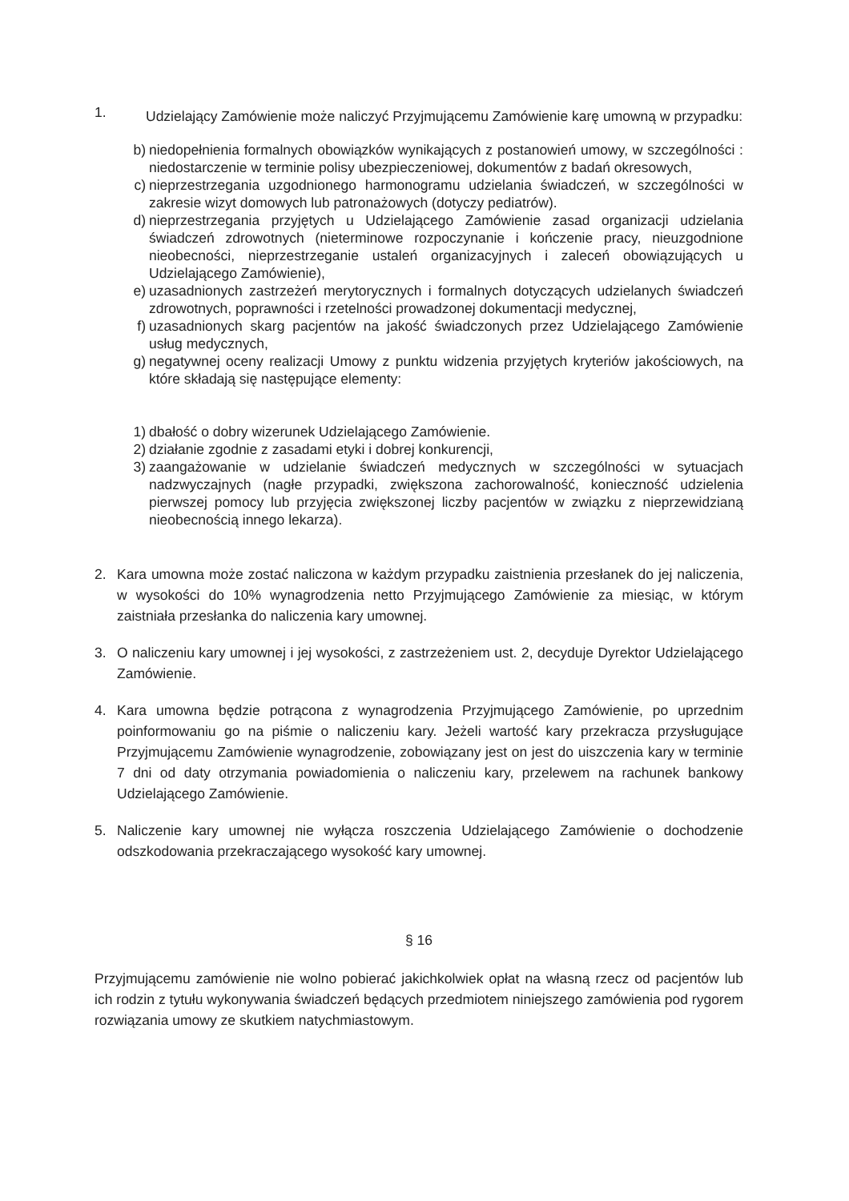1. Udzielający Zamówienie może naliczyć Przyjmującemu Zamówienie karę umowną w przypadku:
b) niedopełnienia formalnych obowiązków wynikających z postanowień umowy, w szczególności : niedostarczenie w terminie polisy ubezpieczeniowej, dokumentów z badań okresowych,
c) nieprzestrzegania uzgodnionego harmonogramu udzielania świadczeń, w szczególności w zakresie wizyt domowych lub patronażowych (dotyczy pediatrów).
d) nieprzestrzegania przyjętych u Udzielającego Zamówienie zasad organizacji udzielania świadczeń zdrowotnych (nieterminowe rozpoczynanie i kończenie pracy, nieuzgodnione nieobecności, nieprzestrzeganie ustaleń organizacyjnych i zaleceń obowiązujących u Udzielającego Zamówienie),
e) uzasadnionych zastrzeżeń merytorycznych i formalnych dotyczących udzielanych świadczeń zdrowotnych, poprawności i rzetelności prowadzonej dokumentacji medycznej,
f) uzasadnionych skarg pacjentów na jakość świadczonych przez Udzielającego Zamówienie usług medycznych,
g) negatywnej oceny realizacji Umowy z punktu widzenia przyjętych kryteriów jakościowych, na które składają się następujące elementy:
1) dbałość o dobry wizerunek Udzielającego Zamówienie.
2) działanie zgodnie z zasadami etyki i dobrej konkurencji,
3) zaangażowanie w udzielanie świadczeń medycznych w szczególności w sytuacjach nadzwyczajnych (nagłe przypadki, zwiększona zachorowalność, konieczność udzielenia pierwszej pomocy lub przyjęcia zwiększonej liczby pacjentów w związku z nieprzewidzianą nieobecnością innego lekarza).
2. Kara umowna może zostać naliczona w każdym przypadku zaistnienia przesłanek do jej naliczenia, w wysokości do 10% wynagrodzenia netto Przyjmującego Zamówienie za miesiąc, w którym zaistniała przesłanka do naliczenia kary umownej.
3. O naliczeniu kary umownej i jej wysokości, z zastrzeżeniem ust. 2, decyduje Dyrektor Udzielającego Zamówienie.
4. Kara umowna będzie potrącona z wynagrodzenia Przyjmującego Zamówienie, po uprzednim poinformowaniu go na piśmie o naliczeniu kary. Jeżeli wartość kary przekracza przysługujące Przyjmującemu Zamówienie wynagrodzenie, zobowiązany jest on jest do uiszczenia kary w terminie 7 dni od daty otrzymania powiadomienia o naliczeniu kary, przelewem na rachunek bankowy Udzielającego Zamówienie.
5. Naliczenie kary umownej nie wyłącza roszczenia Udzielającego Zamówienie o dochodzenie odszkodowania przekraczającego wysokość kary umownej.
§ 16
Przyjmującemu zamówienie nie wolno pobierać jakichkolwiek opłat na własną rzecz od pacjentów lub ich rodzin z tytułu wykonywania świadczeń będących przedmiotem niniejszego zamówienia pod rygorem rozwiązania umowy ze skutkiem natychmiastowym.